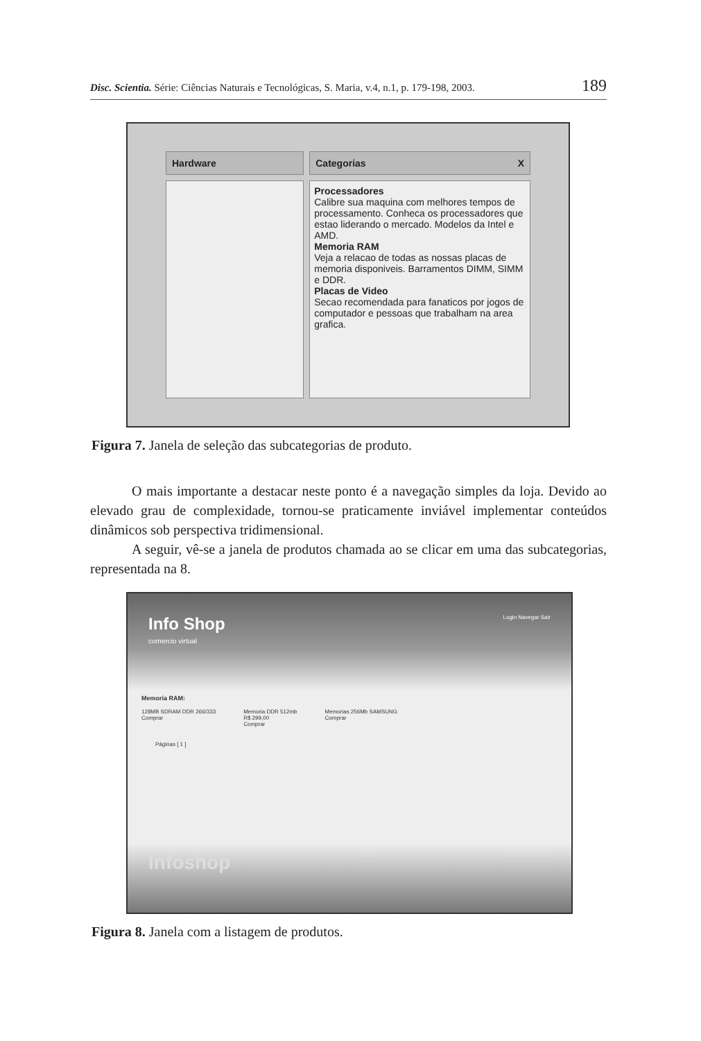Disc. Scientia. Série: Ciências Naturais e Tecnológicas, S. Maria, v.4, n.1, p. 179-198, 2003. 189
Hardware Categorias X
Processadores
Calibre sua maquina com melhores tempos de processamento. Conheca os processadores que estao liderando o mercado. Modelos da Intel e AMD.
Memoria RAM
Veja a relacao de todas as nossas placas de memoria disponiveis. Barramentos DIMM, SIMM e DDR.
Placas de Video
Secao recomendada para fanaticos por jogos de computador e pessoas que trabalham na area grafica.
Figura 7. Janela de seleção das subcategorias de produto.
O mais importante a destacar neste ponto é a navegação simples da loja. Devido ao elevado grau de complexidade, tornou-se praticamente inviável implementar conteúdos dinâmicos sob perspectiva tridimensional.
A seguir, vê-se a janela de produtos chamada ao se clicar em uma das subcategorias, representada na 8.
Info Shop
comercio virtual
Login Navegar Sair
Memoria RAM:
128MB SDRAM DDR 266/333
Comprar Memoria DDR 512mb
R$ 299,00
Comprar Memorias 256Mb SAMSUNG
Comprar
Páginas [ 1 ]
Infoshop Home Comércio Virtual
Figura 8. Janela com a listagem de produtos.